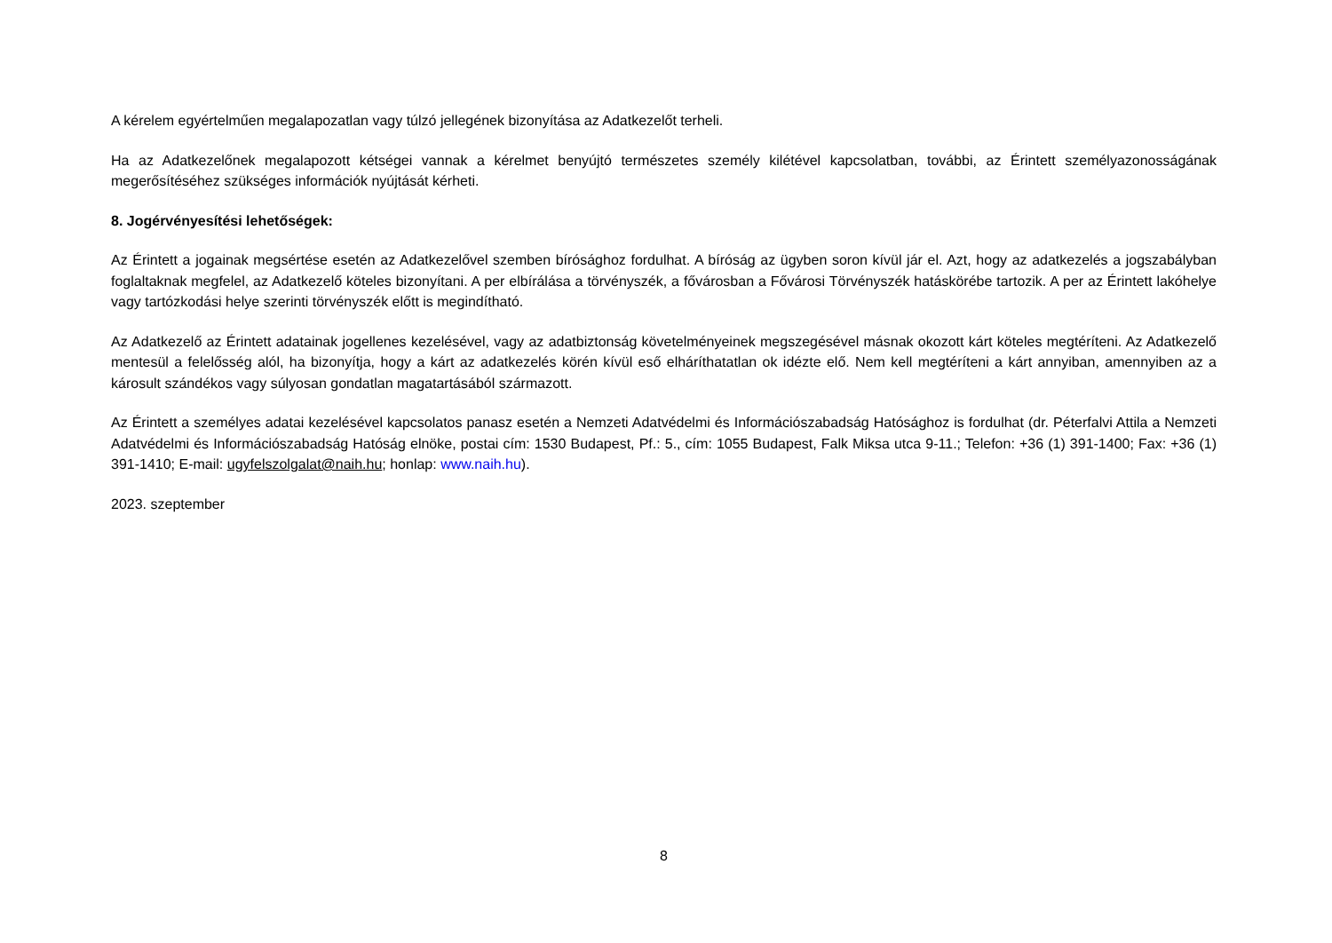A kérelem egyértelműen megalapozatlan vagy túlzó jellegének bizonyítása az Adatkezelőt terheli.
Ha az Adatkezelőnek megalapozott kétségei vannak a kérelmet benyújtó természetes személy kilétével kapcsolatban, további, az Érintett személyazonosságának megerősítéséhez szükséges információk nyújtását kérheti.
8. Jogérvényesítési lehetőségek:
Az Érintett a jogainak megsértése esetén az Adatkezelővel szemben bírósághoz fordulhat. A bíróság az ügyben soron kívül jár el. Azt, hogy az adatkezelés a jogszabályban foglaltaknak megfelel, az Adatkezelő köteles bizonyítani. A per elbírálása a törvényszék, a fővárosban a Fővárosi Törvényszék hatáskörébe tartozik. A per az Érintett lakóhelye vagy tartózkodási helye szerinti törvényszék előtt is megindítható.
Az Adatkezelő az Érintett adatainak jogellenes kezelésével, vagy az adatbiztonság követelményeinek megszegésével másnak okozott kárt köteles megtéríteni. Az Adatkezelő mentesül a felelősség alól, ha bizonyítja, hogy a kárt az adatkezelés körén kívül eső elháríthatatlan ok idézte elő. Nem kell megtéríteni a kárt annyiban, amennyiben az a károsult szándékos vagy súlyosan gondatlan magatartásából származott.
Az Érintett a személyes adatai kezelésével kapcsolatos panasz esetén a Nemzeti Adatvédelmi és Információszabadság Hatósághoz is fordulhat (dr. Péterfalvi Attila a Nemzeti Adatvédelmi és Információszabadság Hatóság elnöke, postai cím: 1530 Budapest, Pf.: 5., cím: 1055 Budapest, Falk Miksa utca 9-11.; Telefon: +36 (1) 391-1400; Fax: +36 (1) 391-1410; E-mail: ugyfelszolgalat@naih.hu; honlap: www.naih.hu).
2023. szeptember
8